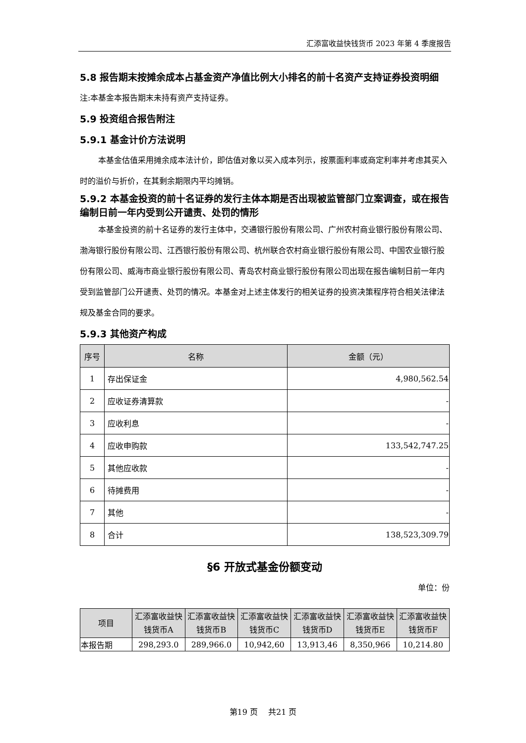汇添富收益快钱货币 2023 年第 4 季度报告
5.8 报告期末按摊余成本占基金资产净值比例大小排名的前十名资产支持证券投资明细
注:本基金本报告期末未持有资产支持证券。
5.9 投资组合报告附注
5.9.1 基金计价方法说明
本基金估值采用摊余成本法计价，即估值对象以买入成本列示，按票面利率或商定利率并考虑其买入时的溢价与折价，在其剩余期限内平均摊销。
5.9.2 本基金投资的前十名证券的发行主体本期是否出现被监管部门立案调查，或在报告编制日前一年内受到公开谴责、处罚的情形
本基金投资的前十名证券的发行主体中，交通银行股份有限公司、广州农村商业银行股份有限公司、渤海银行股份有限公司、江西银行股份有限公司、杭州联合农村商业银行股份有限公司、中国农业银行股份有限公司、威海市商业银行股份有限公司、青岛农村商业银行股份有限公司出现在报告编制日前一年内受到监管部门公开谴责、处罚的情况。本基金对上述主体发行的相关证券的投资决策程序符合相关法律法规及基金合同的要求。
5.9.3 其他资产构成
| 序号 | 名称 | 金额（元） |
| --- | --- | --- |
| 1 | 存出保证金 | 4,980,562.54 |
| 2 | 应收证券清算款 | - |
| 3 | 应收利息 | - |
| 4 | 应收申购款 | 133,542,747.25 |
| 5 | 其他应收款 | - |
| 6 | 待摊费用 | - |
| 7 | 其他 | - |
| 8 | 合计 | 138,523,309.79 |
§6 开放式基金份额变动
单位：份
| 项目 | 汇添富收益快钱货币A | 汇添富收益快钱货币B | 汇添富收益快钱货币C | 汇添富收益快钱货币D | 汇添富收益快钱货币E | 汇添富收益快钱货币F |
| --- | --- | --- | --- | --- | --- | --- |
| 本报告期 | 298,293.0 | 289,966.0 | 10,942,60 | 13,913,46 | 8,350,966 | 10,214.80 |
第19 页　 共21 页